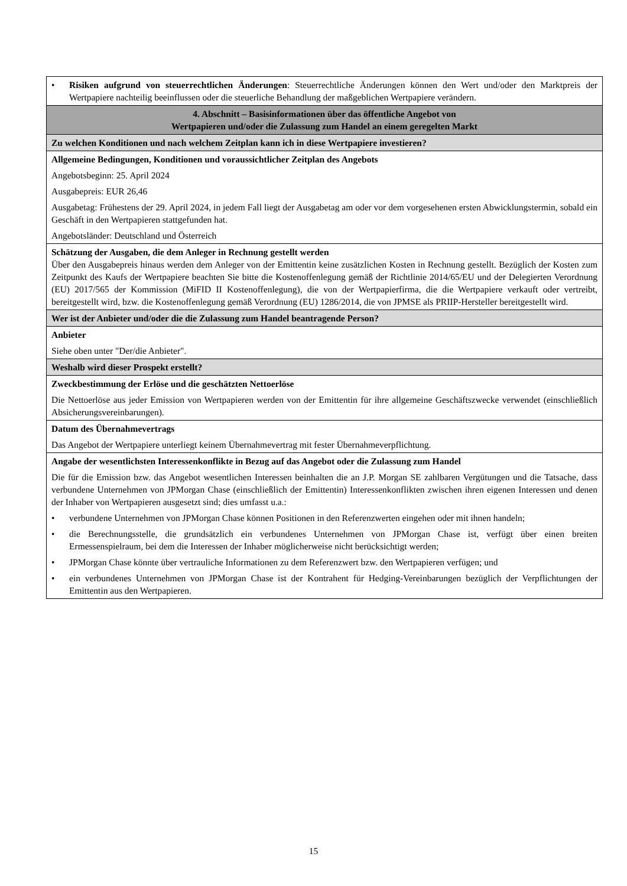| • Risiken aufgrund von steuerrechtlichen Änderungen : Steuerrechtliche Änderungen können den Wert und/oder den Marktpreis der Wertpapiere nachteilig beeinflussen oder die steuerliche Behandlung der maßgeblichen Wertpapiere verändern. |
| 4. Abschnitt – Basisinformationen über das öffentliche Angebot von Wertpapieren und/oder die Zulassung zum Handel an einem geregelten Markt |
| Zu welchen Konditionen und nach welchem Zeitplan kann ich in diese Wertpapiere investieren? |
| Allgemeine Bedingungen, Konditionen und voraussichtlicher Zeitplan des Angebots Angebotsbeginn: 25. April 2024 Ausgabepreis: EUR 26,46 Ausgabetag: Frühestens der 29. April 2024, in jedem Fall liegt der Ausgabetag am oder vor dem vorgesehenen ersten Abwicklungstermin, sobald ein Geschäft in den Wertpapieren stattgefunden hat. Angebotsländer: Deutschland und Österreich |
| Schätzung der Ausgaben, die dem Anleger in Rechnung gestellt werden Über den Ausgabepreis hinaus werden dem Anleger von der Emittentin keine zusätzlichen Kosten in Rechnung gestellt. Bezüglich der Kosten zum Zeitpunkt des Kaufs der Wertpapiere beachten Sie bitte die Kostenoffenlegung gemäß der Richtlinie 2014/65/EU und der Delegierten Verordnung (EU) 2017/565 der Kommission (MiFID II Kostenoffenlegung), die von der Wertpapierfirma, die die Wertpapiere verkauft oder vertreibt, bereitgestellt wird, bzw. die Kostenoffenlegung gemäß Verordnung (EU) 1286/2014, die von JPMSE als PRIIP-Hersteller bereitgestellt wird. |
| Wer ist der Anbieter und/oder die die Zulassung zum Handel beantragende Person? |
| Anbieter Siehe oben unter "Der/die Anbieter". |
| Weshalb wird dieser Prospekt erstellt? |
| Zweckbestimmung der Erlöse und die geschätzten Nettoerlöse Die Nettoerlöse aus jeder Emission von Wertpapieren werden von der Emittentin für ihre allgemeine Geschäftszwecke verwendet (einschließlich Absicherungsvereinbarungen). |
| Datum des Übernahmevertrags Das Angebot der Wertpapiere unterliegt keinem Übernahmevertrag mit fester Übernahmeverpflichtung. |
| Angabe der wesentlichsten Interessenkonflikte in Bezug auf das Angebot oder die Zulassung zum Handel Die für die Emission bzw. das Angebot wesentlichen Interessen beinhalten die an J.P. Morgan SE zahlbaren Vergütungen und die Tatsache, dass verbundene Unternehmen von JPMorgan Chase (einschließlich der Emittentin) Interessenkonflikten zwischen ihren eigenen Interessen und denen der Inhaber von Wertpapieren ausgesetzt sind; dies umfasst u.a.: • verbundene Unternehmen von JPMorgan Chase können Positionen in den Referenzwerten eingehen oder mit ihnen handeln; • die Berechnungsstelle, die grundsätzlich ein verbundenes Unternehmen von JPMorgan Chase ist, verfügt über einen breiten Ermessenspielraum, bei dem die Interessen der Inhaber möglicherweise nicht berücksichtigt werden; • JPMorgan Chase könnte über vertrauliche Informationen zu dem Referenzwert bzw. den Wertpapieren verfügen; und • ein verbundenes Unternehmen von JPMorgan Chase ist der Kontrahent für Hedging-Vereinbarungen bezüglich der Verpflichtungen der Emittentin aus den Wertpapieren. |
15